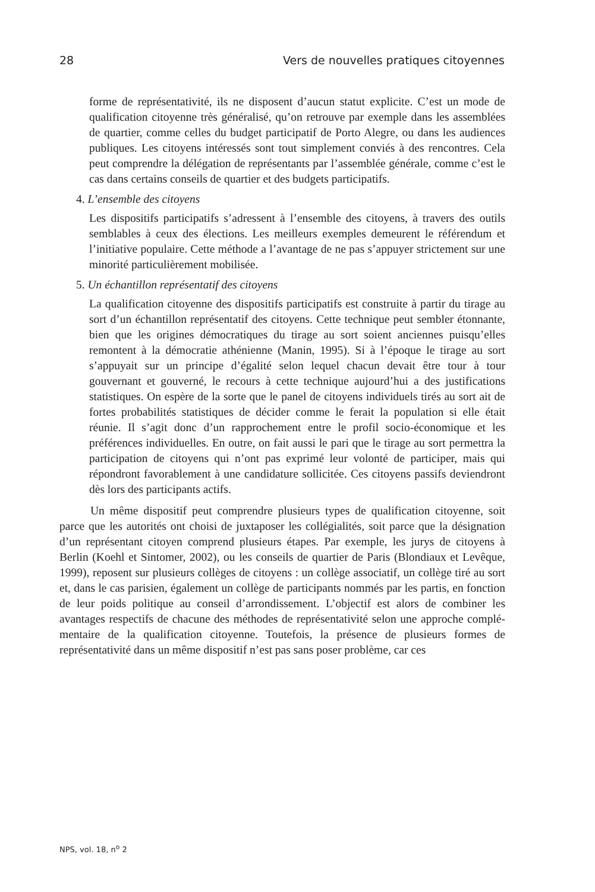28 Vers de nouvelles pratiques citoyennes
forme de représentativité, ils ne disposent d’aucun statut explicite. C’est un mode de qualification citoyenne très généralisé, qu’on retrouve par exemple dans les assemblées de quartier, comme celles du budget participatif de Porto Alegre, ou dans les audiences publiques. Les citoyens intéressés sont tout simplement conviés à des rencontres. Cela peut comprendre la délégation de représentants par l’assemblée générale, comme c’est le cas dans certains conseils de quartier et des budgets participatifs.
4. L’ensemble des citoyens
Les dispositifs participatifs s’adressent à l’ensemble des citoyens, à travers des outils semblables à ceux des élections. Les meilleurs exemples demeurent le référendum et l’initiative populaire. Cette méthode a l’avantage de ne pas s’appuyer strictement sur une minorité particulièrement mobilisée.
5. Un échantillon représentatif des citoyens
La qualification citoyenne des dispositifs participatifs est construite à partir du tirage au sort d’un échantillon représentatif des citoyens. Cette technique peut sembler étonnante, bien que les origines démocratiques du tirage au sort soient anciennes puisqu’elles remontent à la démocratie athénienne (Manin, 1995). Si à l’époque le tirage au sort s’appuyait sur un principe d’égalité selon lequel chacun devait être tour à tour gouvernant et gouverné, le recours à cette technique aujourd’hui a des justifications statistiques. On espère de la sorte que le panel de citoyens individuels tirés au sort ait de fortes probabilités statistiques de décider comme le ferait la population si elle était réunie. Il s’agit donc d’un rapprochement entre le profil socio-économique et les préférences individuelles. En outre, on fait aussi le pari que le tirage au sort permettra la participation de citoyens qui n’ont pas exprimé leur volonté de participer, mais qui répondront favorablement à une candidature sollicitée. Ces citoyens passifs deviendront dès lors des participants actifs.
Un même dispositif peut comprendre plusieurs types de qualification citoyenne, soit parce que les autorités ont choisi de juxtaposer les collégialités, soit parce que la désignation d’un représentant citoyen comprend plusieurs étapes. Par exemple, les jurys de citoyens à Berlin (Koehl et Sintomer, 2002), ou les conseils de quartier de Paris (Blondiaux et Levêque, 1999), reposent sur plusieurs collèges de citoyens : un collège associatif, un collège tiré au sort et, dans le cas parisien, également un collège de participants nommés par les partis, en fonction de leur poids politique au conseil d’arrondissement. L’objectif est alors de combiner les avantages respectifs de chacune des méthodes de représentativité selon une approche complé-mentaire de la qualification citoyenne. Toutefois, la présence de plusieurs formes de représentativité dans un même dispositif n’est pas sans poser problème, car ces
NPS, vol. 18, n<sup>o</sup> 2